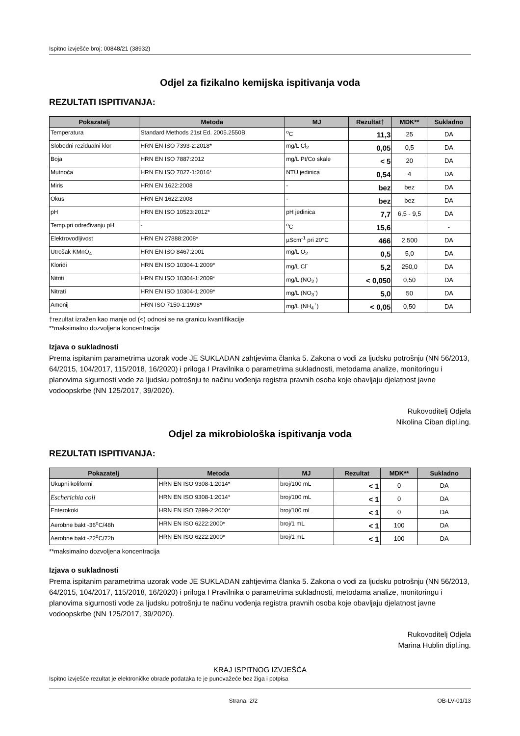Ispitno izvješće broj: 00848/21 (38932)
Odjel za fizikalno kemijska ispitivanja voda
REZULTATI ISPITIVANJA:
| Pokazatelj | Metoda | MJ | Rezultat† | MDK** | Sukladno |
| --- | --- | --- | --- | --- | --- |
| Temperatura | Standard Methods 21st Ed. 2005.2550B | <sup>o</sup> C | 11,3 | 25 | DA |
| Slobodni rezidualni klor | HRN EN ISO 7393-2:2018* | mg/L Cl<sub>2</sub> | 0,05 | 0,5 | DA |
| Boja | HRN EN ISO 7887:2012 | mg/L Pt/Co skale | < 5 | 20 | DA |
| Mutnoća | HRN EN ISO 7027-1:2016* | NTU jedinica | 0,54 | 4 | DA |
| Miris | HRN EN 1622:2008 | - | bez | bez | DA |
| Okus | HRN EN 1622:2008 | - | bez | bez | DA |
| pH | HRN EN ISO 10523:2012* | pH jedinica | 7,7 | 6,5 - 9,5 | DA |
| Temp.pri određivanju pH | - | <sup>o</sup> C | 15,6 | | - |
| Elektrovodljivost | HRN EN 27888:2008* | µScm<sup>-1</sup> pri 20°C | 466 | 2.500 | DA |
| Utrošak KMnO<sub>4</sub> | HRN EN ISO 8467:2001 | mg/L O<sub>2</sub> | 0,5 | 5,0 | DA |
| Kloridi | HRN EN ISO 10304-1:2009* | mg/L Cl<sup>-</sup> | 5,2 | 250,0 | DA |
| Nitriti | HRN EN ISO 10304-1:2009* | mg/L (NO<sub>2</sub><sup>-</sup>) | < 0,050 | 0,50 | DA |
| Nitrati | HRN EN ISO 10304-1:2009* | mg/L (NO<sub>3</sub><sup>-</sup>) | 5,0 | 50 | DA |
| Amonij | HRN ISO 7150-1:1998* | mg/L (NH<sub>4</sub><sup>+</sup>) | < 0,05 | 0,50 | DA |
†rezultat izražen kao manje od (<) odnosi se na granicu kvantifikacije
**maksimalno dozvoljena koncentracija
Izjava o sukladnosti
Prema ispitanim parametrima uzorak vode JE SUKLADAN zahtjevima članka 5. Zakona o vodi za ljudsku potrošnju (NN 56/2013, 64/2015, 104/2017, 115/2018, 16/2020) i priloga I Pravilnika o parametrima sukladnosti, metodama analize, monitoringu i planovima sigurnosti vode za ljudsku potrošnju te načinu vođenja registra pravnih osoba koje obavljaju djelatnost javne vodoopskrbe (NN 125/2017, 39/2020).
Rukovoditelj Odjela
Nikolina Ciban dipl.ing.
Odjel za mikrobiološka ispitivanja voda
REZULTATI ISPITIVANJA:
| Pokazatelj | Metoda | MJ | Rezultat | MDK** | Sukladno |
| --- | --- | --- | --- | --- | --- |
| Ukupni koliformi | HRN EN ISO 9308-1:2014* | broj/100 mL | < 1 | 0 | DA |
| Escherichia coli | HRN EN ISO 9308-1:2014* | broj/100 mL | < 1 | 0 | DA |
| Enterokoki | HRN EN ISO 7899-2:2000* | broj/100 mL | < 1 | 0 | DA |
| Aerobne bakt -36<sup>o</sup>C/48h | HRN EN ISO 6222:2000* | broj/1 mL | < 1 | 100 | DA |
| Aerobne bakt -22<sup>o</sup>C/72h | HRN EN ISO 6222:2000* | broj/1 mL | < 1 | 100 | DA |
**maksimalno dozvoljena koncentracija
Izjava o sukladnosti
Prema ispitanim parametrima uzorak vode JE SUKLADAN zahtjevima članka 5. Zakona o vodi za ljudsku potrošnju (NN 56/2013, 64/2015, 104/2017, 115/2018, 16/2020) i priloga I Pravilnika o parametrima sukladnosti, metodama analize, monitoringu i planovima sigurnosti vode za ljudsku potrošnju te načinu vođenja registra pravnih osoba koje obavljaju djelatnost javne vodoopskrbe (NN 125/2017, 39/2020).
Rukovoditelj Odjela
Marina Hublin dipl.ing.
KRAJ ISPITNOG IZVJEŠĆA
Ispitno izvješće rezultat je elektroničke obrade podataka te je punovažeće bez žiga i potpisa
Strana: 2/2 OB-LV-01/13